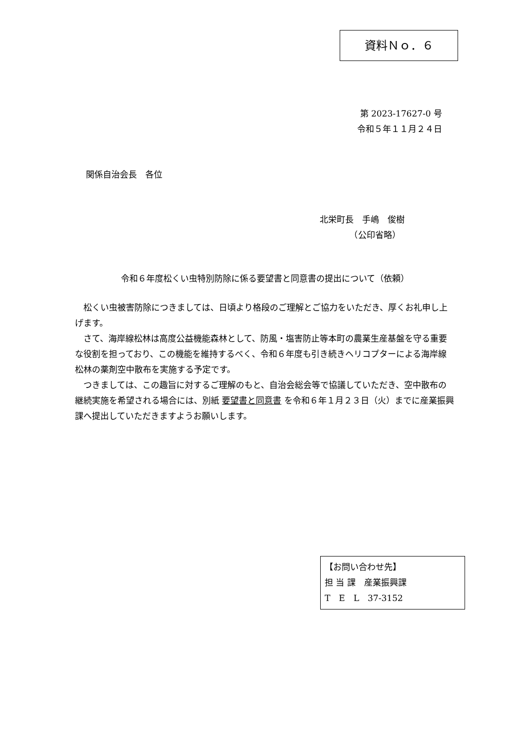資料Ｎｏ．６
第 2023-17627-0 号
令和５年１１月２４日
関係自治会長　各位
北栄町長　手嶋　俊樹
　　　　（公印省略）
令和６年度松くい虫特別防除に係る要望書と同意書の提出について（依頼）
松くい虫被害防除につきましては、日頃より格段のご理解とご協力をいただき、厚くお礼申し上げます。
さて、海岸線松林は高度公益機能森林として、防風・塩害防止等本町の農業生産基盤を守る重要な役割を担っており、この機能を維持するべく、令和６年度も引き続きヘリコプターによる海岸線松林の薬剤空中散布を実施する予定です。
つきましては、この趣旨に対するご理解のもと、自治会総会等で協議していただき、空中散布の継続実施を希望される場合には、別紙 要望書と同意書 を令和６年１月２３日（火）までに産業振興課へ提出していただきますようお願いします。
【お問い合わせ先】
担 当 課　産業振興課
T　E　L　37-3152